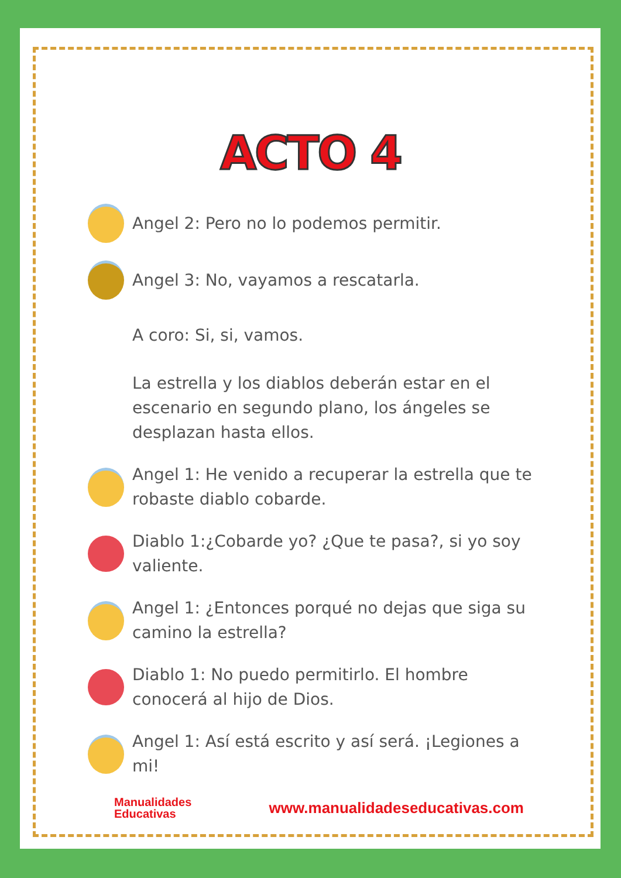ACTO 4
Angel 2: Pero no lo podemos permitir.
Angel 3: No, vayamos a rescatarla.
A coro: Si, si, vamos.
La estrella y los diablos deberán estar en el escenario en segundo plano, los ángeles se desplazan hasta ellos.
Angel 1: He venido a recuperar la estrella que te robaste diablo cobarde.
Diablo 1:¿Cobarde yo? ¿Que te pasa?, si yo soy valiente.
Angel 1: ¿Entonces porqué no dejas que siga su camino la estrella?
Diablo 1: No puedo permitirlo. El hombre conocerá al hijo de Dios.
Angel 1: Así está escrito y así será. ¡Legiones a mi!
Manualidades
Educativas
www.manualidadeseducativas.com